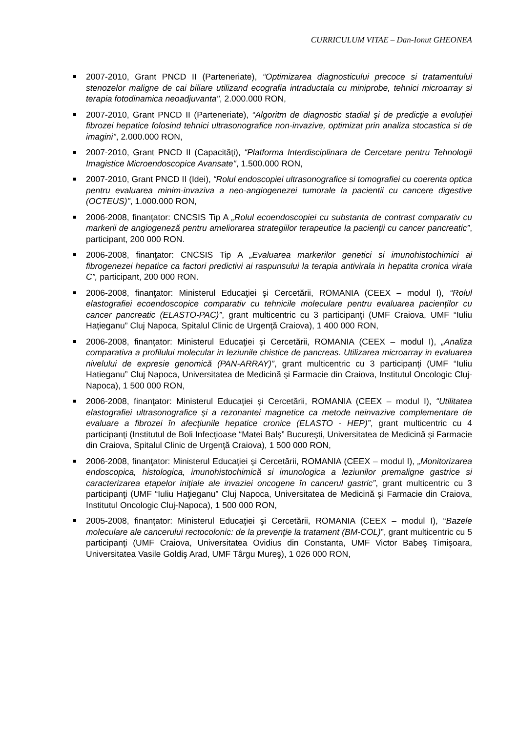CURRICULUM VITAE – Dan-Ionut GHEONEA
2007-2010, Grant PNCD II (Parteneriate), “Optimizarea diagnosticului precoce si tratamentului stenozelor maligne de cai biliare utilizand ecografia intraductala cu miniprobe, tehnici microarray si terapia fotodinamica neoadjuvanta", 2.000.000 RON,
2007-2010, Grant PNCD II (Parteneriate), “Algoritm de diagnostic stadial şi de predicţie a evoluţiei fibrozei hepatice folosind tehnici ultrasonografice non-invazive, optimizat prin analiza stocastica si de imagini", 2.000.000 RON,
2007-2010, Grant PNCD II (Capacităţi), “Platforma Interdisciplinara de Cercetare pentru Tehnologii Imagistice Microendoscopice Avansate", 1.500.000 RON,
2007-2010, Grant PNCD II (Idei), “Rolul endoscopiei ultrasonografice si tomografiei cu coerenta optica pentru evaluarea minim-invaziva a neo-angiogenezei tumorale la pacientii cu cancere digestive (OCTEUS)", 1.000.000 RON,
2006-2008, finanţator: CNCSIS Tip A „Rolul ecoendoscopiei cu substanta de contrast comparativ cu markerii de angiogeneză pentru ameliorarea strategiilor terapeutice la pacienţii cu cancer pancreatic”, participant, 200 000 RON.
2006-2008, finanţator: CNCSIS Tip A „Evaluarea markerilor genetici si imunohistochimici ai fibrogenezei hepatice ca factori predictivi ai raspunsului la terapia antivirala in hepatita cronica virala C”, participant, 200 000 RON.
2006-2008, finanţator: Ministerul Educaţiei şi Cercetării, ROMANIA (CEEX – modul I), “Rolul elastografiei ecoendoscopice comparativ cu tehnicile moleculare pentru evaluarea pacienţilor cu cancer pancreatic (ELASTO-PAC)”, grant multicentric cu 3 participanţi (UMF Craiova, UMF “Iuliu Haţieganu” Cluj Napoca, Spitalul Clinic de Urgenţă Craiova), 1 400 000 RON,
2006-2008, finanţator: Ministerul Educaţiei şi Cercetării, ROMANIA (CEEX – modul I), „Analiza comparativa a profilului molecular in leziunile chistice de pancreas. Utilizarea microarray in evaluarea nivelului de expresie genomică (PAN-ARRAY)”, grant multicentric cu 3 participanţi (UMF “Iuliu Hatieganu” Cluj Napoca, Universitatea de Medicină şi Farmacie din Craiova, Institutul Oncologic Cluj-Napoca), 1 500 000 RON,
2006-2008, finanţator: Ministerul Educaţiei şi Cercetării, ROMANIA (CEEX – modul I), “Utilitatea elastografiei ultrasonografice şi a rezonantei magnetice ca metode neinvazive complementare de evaluare a fibrozei în afecţiunile hepatice cronice (ELASTO - HEP)”, grant multicentric cu 4 participanţi (Institutul de Boli Infecţioase “Matei Balş” Bucureşti, Universitatea de Medicină şi Farmacie din Craiova, Spitalul Clinic de Urgenţă Craiova), 1 500 000 RON,
2006-2008, finanţator: Ministerul Educaţiei şi Cercetării, ROMANIA (CEEX – modul I), „Monitorizarea endoscopica, histologica, imunohistochimică si imunologica a leziunilor premaligne gastrice si caracterizarea etapelor iniţiale ale invaziei oncogene în cancerul gastric”, grant multicentric cu 3 participanţi (UMF “Iuliu Haţieganu” Cluj Napoca, Universitatea de Medicină şi Farmacie din Craiova, Institutul Oncologic Cluj-Napoca), 1 500 000 RON,
2005-2008, finanţator: Ministerul Educaţiei şi Cercetării, ROMANIA (CEEX – modul I), “Bazele moleculare ale cancerului rectocolonic: de la prevenţie la tratament (BM-COL)”, grant multicentric cu 5 participanţi (UMF Craiova, Universitatea Ovidius din Constanta, UMF Victor Babeş Timişoara, Universitatea Vasile Goldiş Arad, UMF Târgu Mureş), 1 026 000 RON,